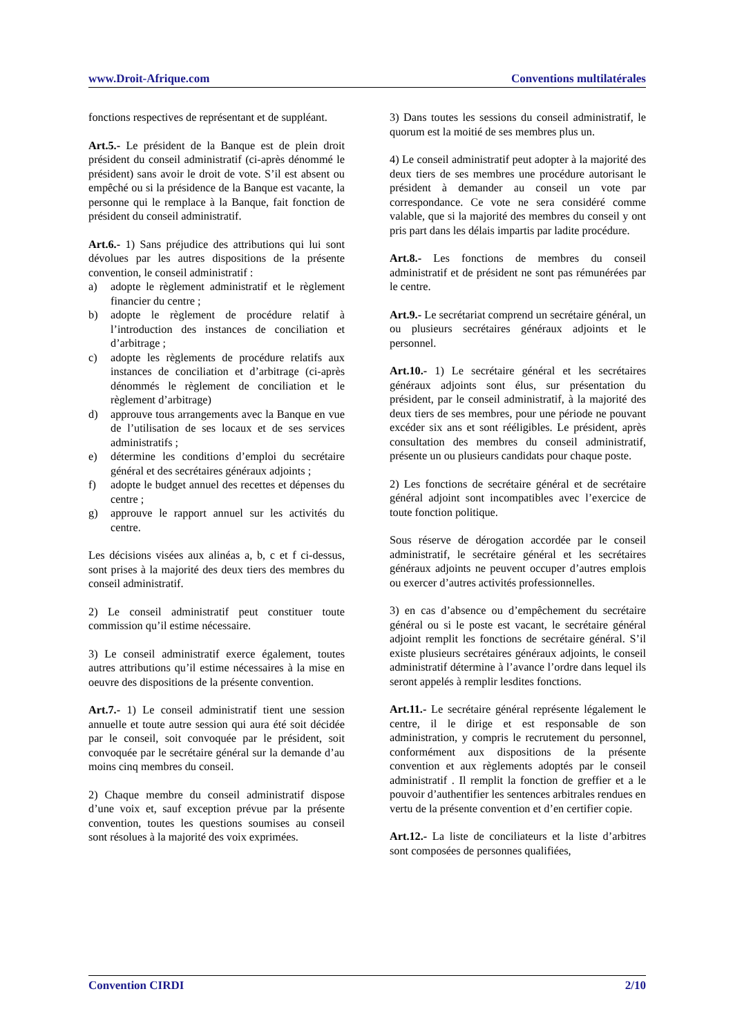www.Droit-Afrique.com Conventions multilatérales
fonctions respectives de représentant et de suppléant.
Art.5.- Le président de la Banque est de plein droit président du conseil administratif (ci-après dénommé le président) sans avoir le droit de vote. S’il est absent ou empêché ou si la présidence de la Banque est vacante, la personne qui le remplace à la Banque, fait fonction de président du conseil administratif.
Art.6.- 1) Sans préjudice des attributions qui lui sont dévolues par les autres dispositions de la présente convention, le conseil administratif :
a) adopte le règlement administratif et le règlement financier du centre ;
b) adopte le règlement de procédure relatif à l’introduction des instances de conciliation et d’arbitrage ;
c) adopte les règlements de procédure relatifs aux instances de conciliation et d’arbitrage (ci-après dénommés le règlement de conciliation et le règlement d’arbitrage)
d) approuve tous arrangements avec la Banque en vue de l’utilisation de ses locaux et de ses services administratifs ;
e) détermine les conditions d’emploi du secrétaire général et des secrétaires généraux adjoints ;
f) adopte le budget annuel des recettes et dépenses du centre ;
g) approuve le rapport annuel sur les activités du centre.
Les décisions visées aux alinéas a, b, c et f ci-dessus, sont prises à la majorité des deux tiers des membres du conseil administratif.
2) Le conseil administratif peut constituer toute commission qu’il estime nécessaire.
3) Le conseil administratif exerce également, toutes autres attributions qu’il estime nécessaires à la mise en oeuvre des dispositions de la présente convention.
Art.7.- 1) Le conseil administratif tient une session annuelle et toute autre session qui aura été soit décidée par le conseil, soit convoquée par le président, soit convoquée par le secrétaire général sur la demande d’au moins cinq membres du conseil.
2) Chaque membre du conseil administratif dispose d’une voix et, sauf exception prévue par la présente convention, toutes les questions soumises au conseil sont résolues à la majorité des voix exprimées.
3) Dans toutes les sessions du conseil administratif, le quorum est la moitié de ses membres plus un.
4) Le conseil administratif peut adopter à la majorité des deux tiers de ses membres une procédure autorisant le président à demander au conseil un vote par correspondance. Ce vote ne sera considéré comme valable, que si la majorité des membres du conseil y ont pris part dans les délais impartis par ladite procédure.
Art.8.- Les fonctions de membres du conseil administratif et de président ne sont pas rémunérées par le centre.
Art.9.- Le secrétariat comprend un secrétaire général, un ou plusieurs secrétaires généraux adjoints et le personnel.
Art.10.- 1) Le secrétaire général et les secrétaires généraux adjoints sont élus, sur présentation du président, par le conseil administratif, à la majorité des deux tiers de ses membres, pour une période ne pouvant excéder six ans et sont rééligibles. Le président, après consultation des membres du conseil administratif, présente un ou plusieurs candidats pour chaque poste.
2) Les fonctions de secrétaire général et de secrétaire général adjoint sont incompatibles avec l’exercice de toute fonction politique.
Sous réserve de dérogation accordée par le conseil administratif, le secrétaire général et les secrétaires généraux adjoints ne peuvent occuper d’autres emplois ou exercer d’autres activités professionnelles.
3) en cas d’absence ou d’empêchement du secrétaire général ou si le poste est vacant, le secrétaire général adjoint remplit les fonctions de secrétaire général. S’il existe plusieurs secrétaires généraux adjoints, le conseil administratif détermine à l’avance l’ordre dans lequel ils seront appelés à remplir lesdites fonctions.
Art.11.- Le secrétaire général représente légalement le centre, il le dirige et est responsable de son administration, y compris le recrutement du personnel, conformément aux dispositions de la présente convention et aux règlements adoptés par le conseil administratif . Il remplit la fonction de greffier et a le pouvoir d’authentifier les sentences arbitrales rendues en vertu de la présente convention et d’en certifier copie.
Art.12.- La liste de conciliateurs et la liste d’arbitres sont composées de personnes qualifiées,
Convention CIRDI 2/10